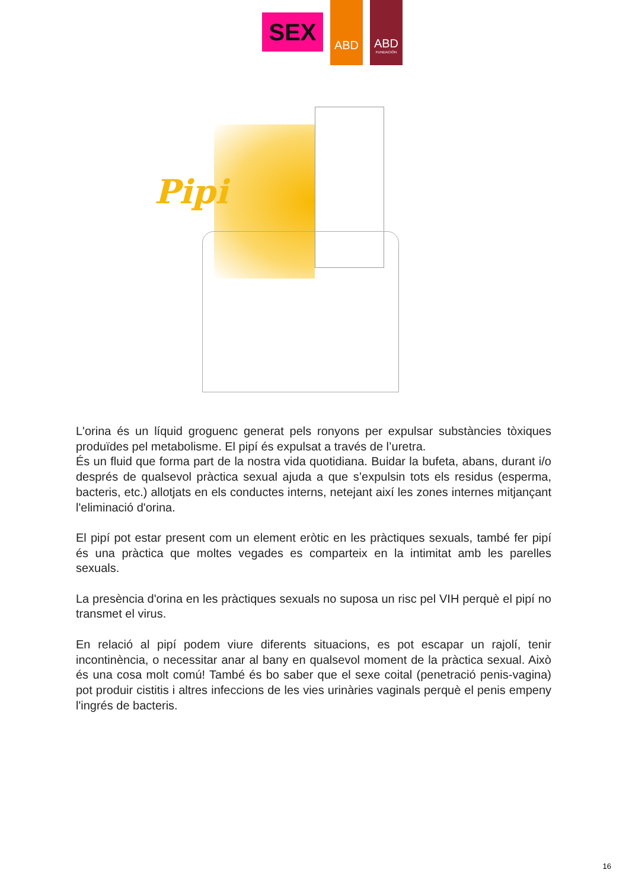SEX
ABD
ABD
FUNDACIÓN
Pipi
L'orina és un líquid groguenc generat pels ronyons per expulsar substàncies tòxiques produïdes pel metabolisme. El pipí és expulsat a través de l’uretra.
És un fluid que forma part de la nostra vida quotidiana. Buidar la bufeta, abans, durant i/o després de qualsevol pràctica sexual ajuda a que s’expulsin tots els residus (esperma, bacteris, etc.) allotjats en els conductes interns, netejant així les zones internes mitjançant l'eliminació d'orina.
El pipí pot estar present com un element eròtic en les pràctiques sexuals, també fer pipí és una pràctica que moltes vegades es comparteix en la intimitat amb les parelles sexuals.
La presència d'orina en les pràctiques sexuals no suposa un risc pel VIH perquè el pipí no transmet el virus.
En relació al pipí podem viure diferents situacions, es pot escapar un rajolí, tenir incontinència, o necessitar anar al bany en qualsevol moment de la pràctica sexual. Això és una cosa molt comú! També és bo saber que el sexe coital (penetració penis-vagina) pot produir cistitis i altres infeccions de les vies urinàries vaginals perquè el penis empeny l'ingrés de bacteris.
16